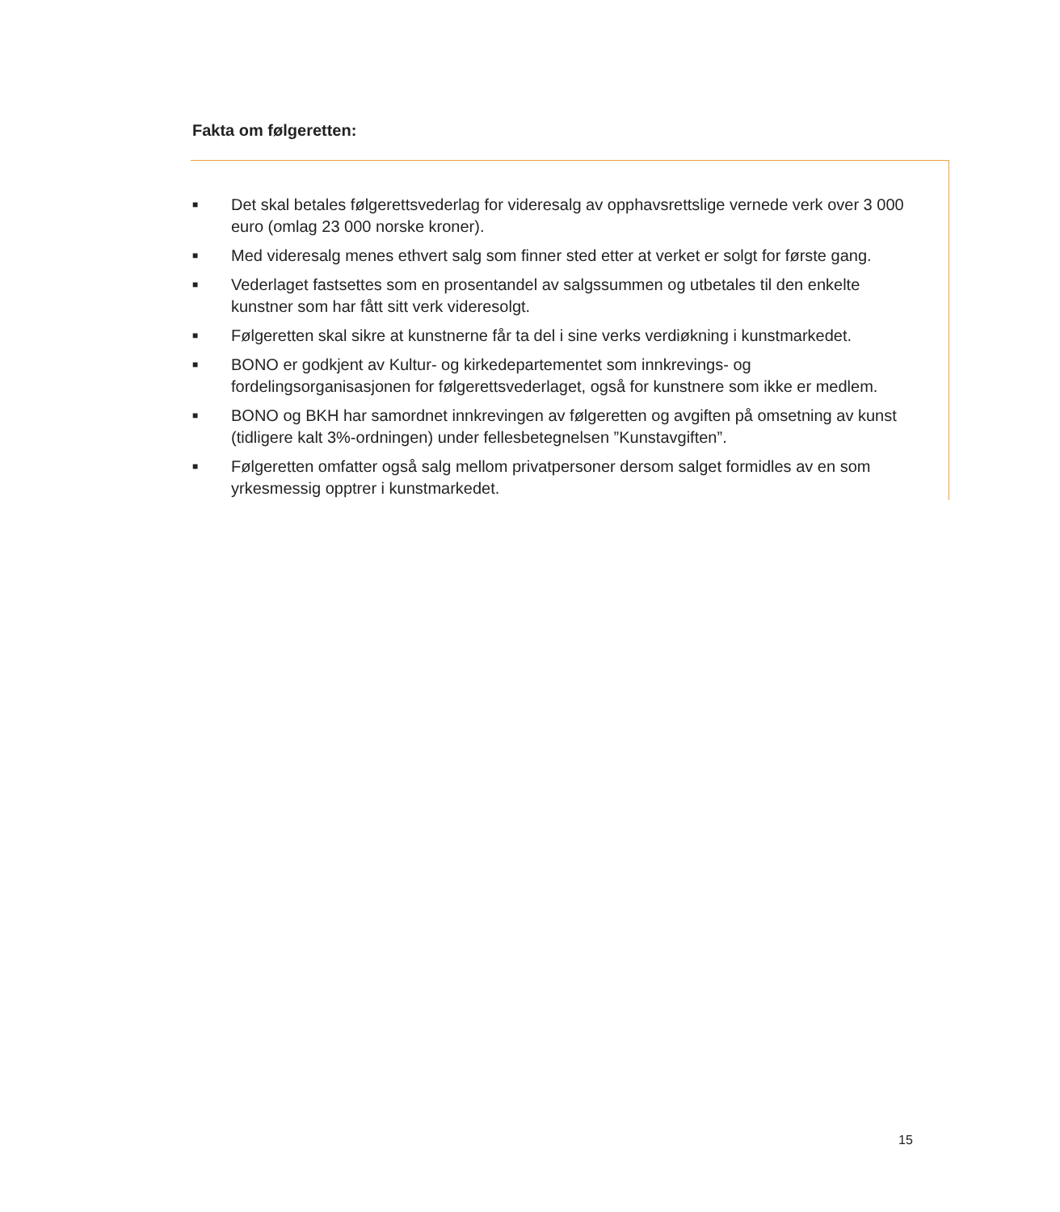Fakta om følgeretten:
■ Det skal betales følgerettsvederlag for videresalg av opphavsrettslige vernede verk over 3 000 euro (omlag 23 000 norske kroner).
■ Med videresalg menes ethvert salg som finner sted etter at verket er solgt for første gang.
■ Vederlaget fastsettes som en prosentandel av salgssummen og utbetales til den enkelte kunstner som har fått sitt verk videresolgt.
■ Følgeretten skal sikre at kunstnerne får ta del i sine verks verdiøkning i kunstmarkedet.
■ BONO er godkjent av Kultur- og kirkedepartementet som innkrevings- og fordelingsorganisasjonen for følgerettsvederlaget, også for kunstnere som ikke er medlem.
■ BONO og BKH har samordnet innkrevingen av følgeretten og avgiften på omsetning av kunst (tidligere kalt 3%-ordningen) under fellesbetegnelsen ”Kunstavgiften”.
■ Følgeretten omfatter også salg mellom privatpersoner dersom salget formidles av en som yrkesmessig opptrer i kunstmarkedet.
15